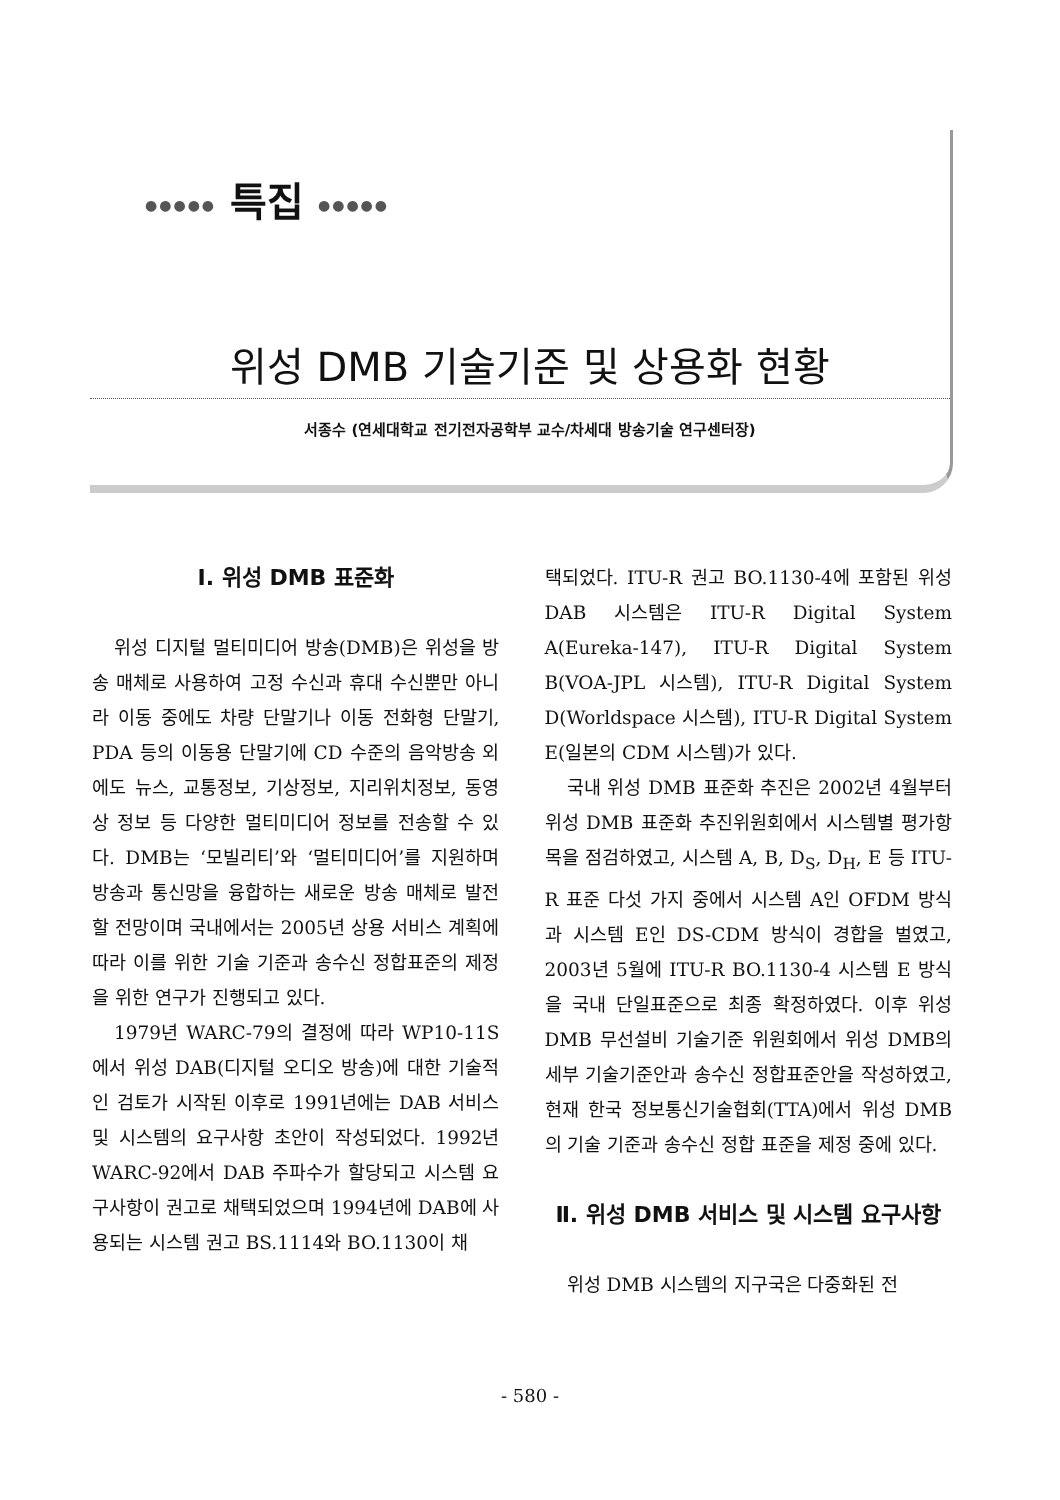●●●●● 특집 ●●●●●
위성 DMB 기술기준 및 상용화 현황
서종수 (연세대학교 전기전자공학부 교수/차세대 방송기술 연구센터장)
Ⅰ. 위성 DMB 표준화
위성 디지털 멀티미디어 방송(DMB)은 위성을 방송 매체로 사용하여 고정 수신과 휴대 수신뿐만 아니라 이동 중에도 차량 단말기나 이동 전화형 단말기, PDA 등의 이동용 단말기에 CD 수준의 음악방송 외에도 뉴스, 교통정보, 기상정보, 지리위치정보, 동영상 정보 등 다양한 멀티미디어 정보를 전송할 수 있다. DMB는 ‘모빌리티’와 ‘멀티미디어’를 지원하며 방송과 통신망을 융합하는 새로운 방송 매체로 발전할 전망이며 국내에서는 2005년 상용 서비스 계획에 따라 이를 위한 기술 기준과 송수신 정합표준의 제정을 위한 연구가 진행되고 있다.
1979년 WARC-79의 결정에 따라 WP10-11S에서 위성 DAB(디지털 오디오 방송)에 대한 기술적인 검토가 시작된 이후로 1991년에는 DAB 서비스 및 시스템의 요구사항 초안이 작성되었다. 1992년 WARC-92에서 DAB 주파수가 할당되고 시스템 요구사항이 권고로 채택되었으며 1994년에 DAB에 사용되는 시스템 권고 BS.1114와 BO.1130이 채
택되었다. ITU-R 권고 BO.1130-4에 포함된 위성 DAB 시스템은 ITU-R Digital System A(Eureka-147), ITU-R Digital System B(VOA-JPL 시스템), ITU-R Digital System D(Worldspace 시스템), ITU-R Digital System E(일본의 CDM 시스템)가 있다.
국내 위성 DMB 표준화 추진은 2002년 4월부터 위성 DMB 표준화 추진위원회에서 시스템별 평가항목을 점검하였고, 시스템 A, B, D<sub>S</sub>, D<sub>H</sub>, E 등 ITU-R 표준 다섯 가지 중에서 시스템 A인 OFDM 방식과 시스템 E인 DS-CDM 방식이 경합을 벌였고, 2003년 5월에 ITU-R BO.1130-4 시스템 E 방식을 국내 단일표준으로 최종 확정하였다. 이후 위성 DMB 무선설비 기술기준 위원회에서 위성 DMB의 세부 기술기준안과 송수신 정합표준안을 작성하였고, 현재 한국 정보통신기술협회(TTA)에서 위성 DMB의 기술 기준과 송수신 정합 표준을 제정 중에 있다.
Ⅱ. 위성 DMB 서비스 및 시스템 요구사항
위성 DMB 시스템의 지구국은 다중화된 전
- 580 -